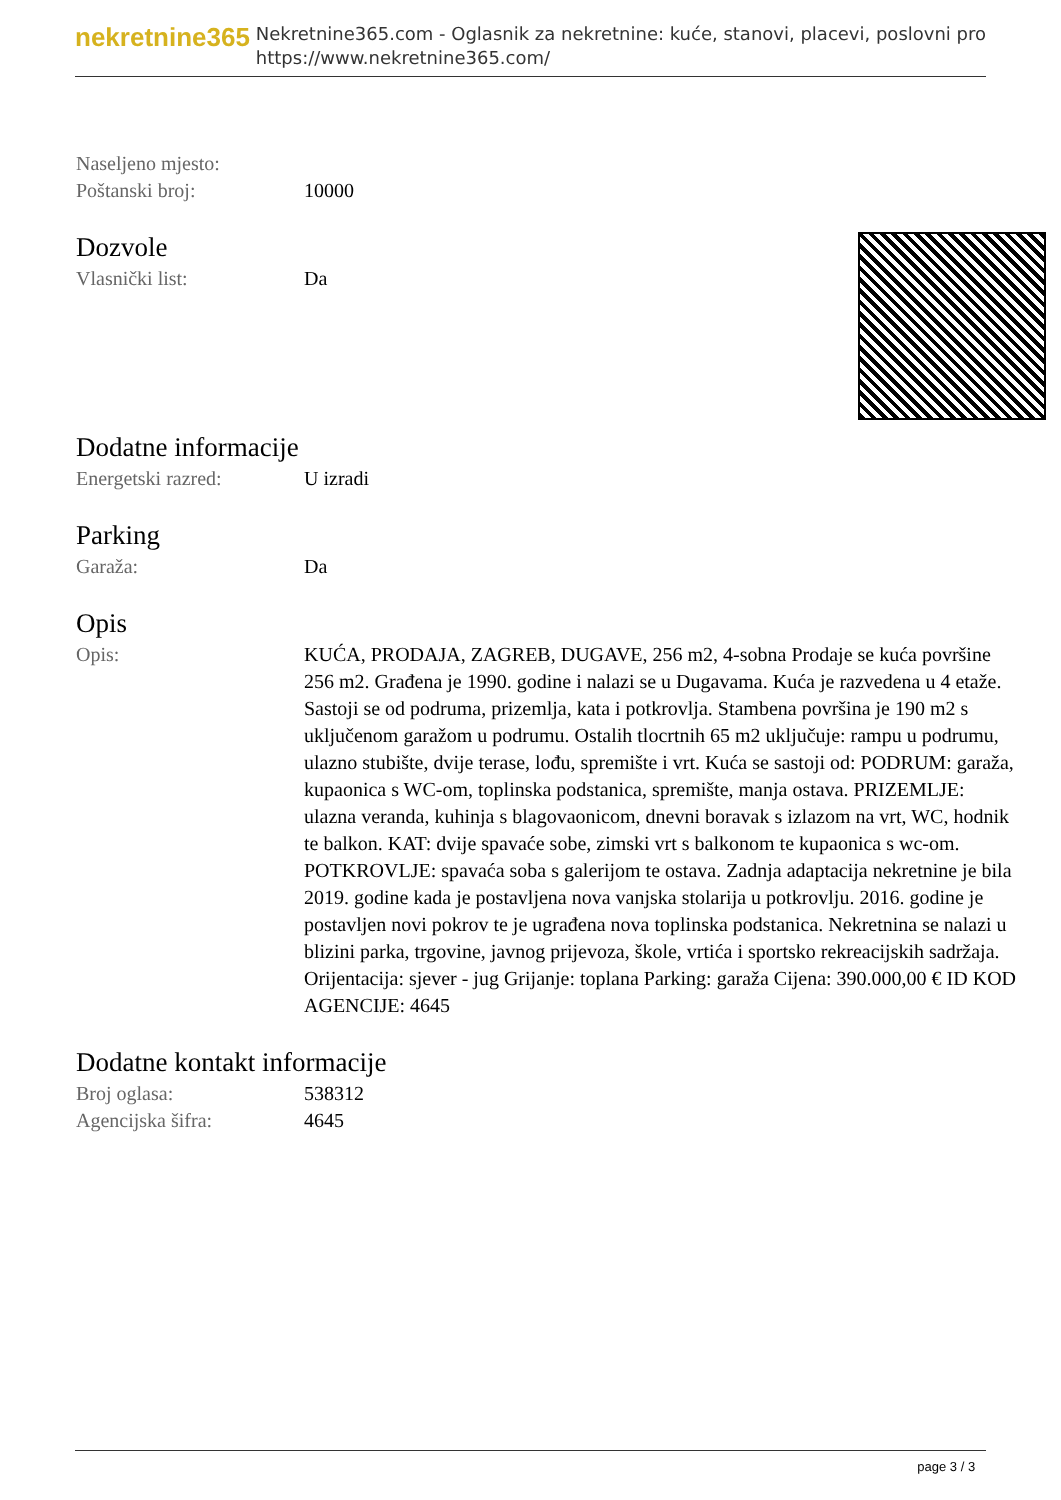nekretnine365
Nekretnine365.com - Oglasnik za nekretnine: kuće, stanovi, placevi, poslovni pro
https://www.nekretnine365.com/
Naseljeno mjesto:
Poštanski broj: 10000
Dozvole
Vlasnički list: Da
Dodatne informacije
Energetski razred: U izradi
Parking
Garaža: Da
Opis
Opis: KUĆA, PRODAJA, ZAGREB, DUGAVE, 256 m2, 4-sobna Prodaje se kuća površine 256 m2. Građena je 1990. godine i nalazi se u Dugavama. Kuća je razvedena u 4 etaže. Sastoji se od podruma, prizemlja, kata i potkrovlja. Stambena površina je 190 m2 s uključenom garažom u podrumu. Ostalih tlocrtnih 65 m2 uključuje: rampu u podrumu, ulazno stubište, dvije terase, lođu, spremište i vrt. Kuća se sastoji od: PODRUM: garaža, kupaonica s WC-om, toplinska podstanica, spremište, manja ostava. PRIZEMLJE: ulazna veranda, kuhinja s blagovaonicom, dnevni boravak s izlazom na vrt, WC, hodnik te balkon. KAT: dvije spavaće sobe, zimski vrt s balkonom te kupaonica s wc-om. POTKROVLJE: spavaća soba s galerijom te ostava. Zadnja adaptacija nekretnine je bila 2019. godine kada je postavljena nova vanjska stolarija u potkrovlju. 2016. godine je postavljen novi pokrov te je ugrađena nova toplinska podstanica. Nekretnina se nalazi u blizini parka, trgovine, javnog prijevoza, škole, vrtića i sportsko rekreacijskih sadržaja. Orijentacija: sjever - jug Grijanje: toplana Parking: garaža Cijena: 390.000,00 € ID KOD AGENCIJE: 4645
Dodatne kontakt informacije
Broj oglasa: 538312
Agencijska šifra: 4645
page 3 / 3